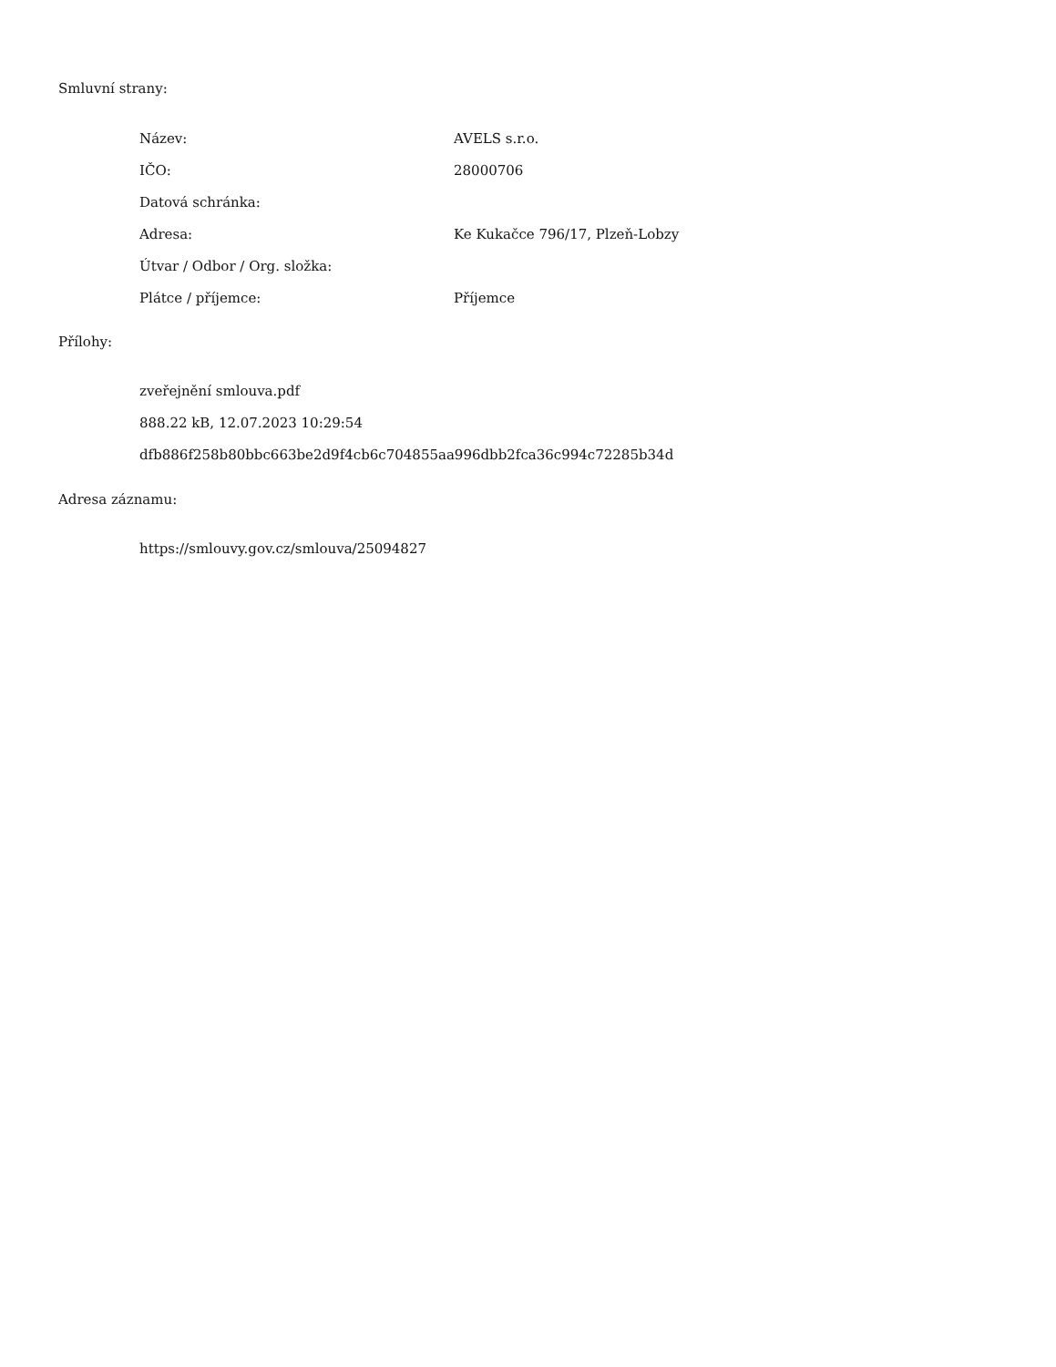Smluvní strany:
| Název: | AVELS s.r.o. |
| IČO: | 28000706 |
| Datová schránka: | |
| Adresa: | Ke Kukačce 796/17, Plzeň-Lobzy |
| Útvar / Odbor / Org. složka: | |
| Plátce / příjemce: | Příjemce |
Přílohy:
zveřejnění smlouva.pdf
888.22 kB, 12.07.2023 10:29:54
dfb886f258b80bbc663be2d9f4cb6c704855aa996dbb2fca36c994c72285b34d
Adresa záznamu:
https://smlouvy.gov.cz/smlouva/25094827